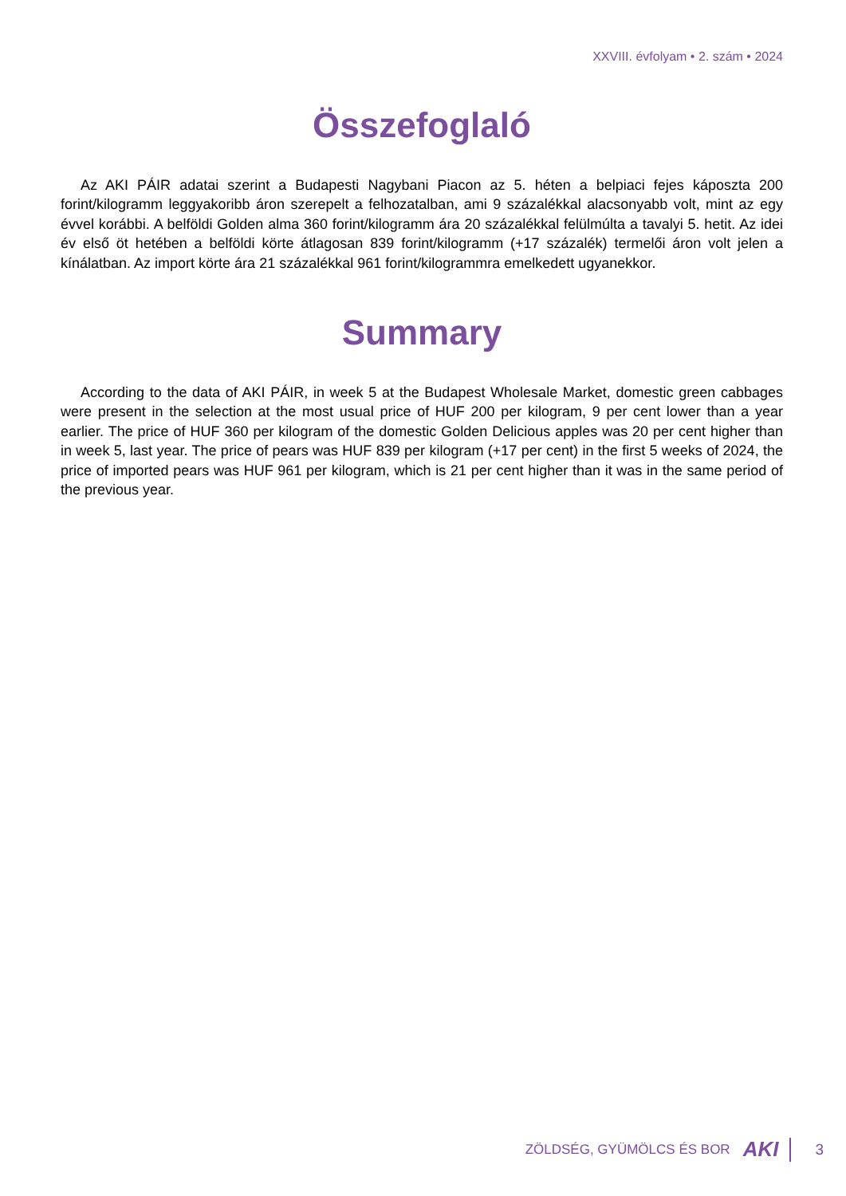XXVIII. évfolyam • 2. szám • 2024
Összefoglaló
Az AKI PÁIR adatai szerint a Budapesti Nagybani Piacon az 5. héten a belpiaci fejes káposzta 200 forint/kilogramm leggyakoribb áron szerepelt a felhozatalban, ami 9 százalékkal alacsonyabb volt, mint az egy évvel korábbi. A belföldi Golden alma 360 forint/kilogramm ára 20 százalékkal felülmúlta a tavalyi 5. hetit. Az idei év első öt hetében a belföldi körte átlagosan 839 forint/kilogramm (+17 százalék) termelői áron volt jelen a kínálatban. Az import körte ára 21 százalékkal 961 forint/kilogrammra emelkedett ugyanekkor.
Summary
According to the data of AKI PÁIR, in week 5 at the Budapest Wholesale Market, domestic green cabbages were present in the selection at the most usual price of HUF 200 per kilogram, 9 per cent lower than a year earlier. The price of HUF 360 per kilogram of the domestic Golden Delicious apples was 20 per cent higher than in week 5, last year. The price of pears was HUF 839 per kilogram (+17 per cent) in the first 5 weeks of 2024, the price of imported pears was HUF 961 per kilogram, which is 21 per cent higher than it was in the same period of the previous year.
ZÖLDSÉG, GYÜMÖLCS ÉS BOR AKI 3